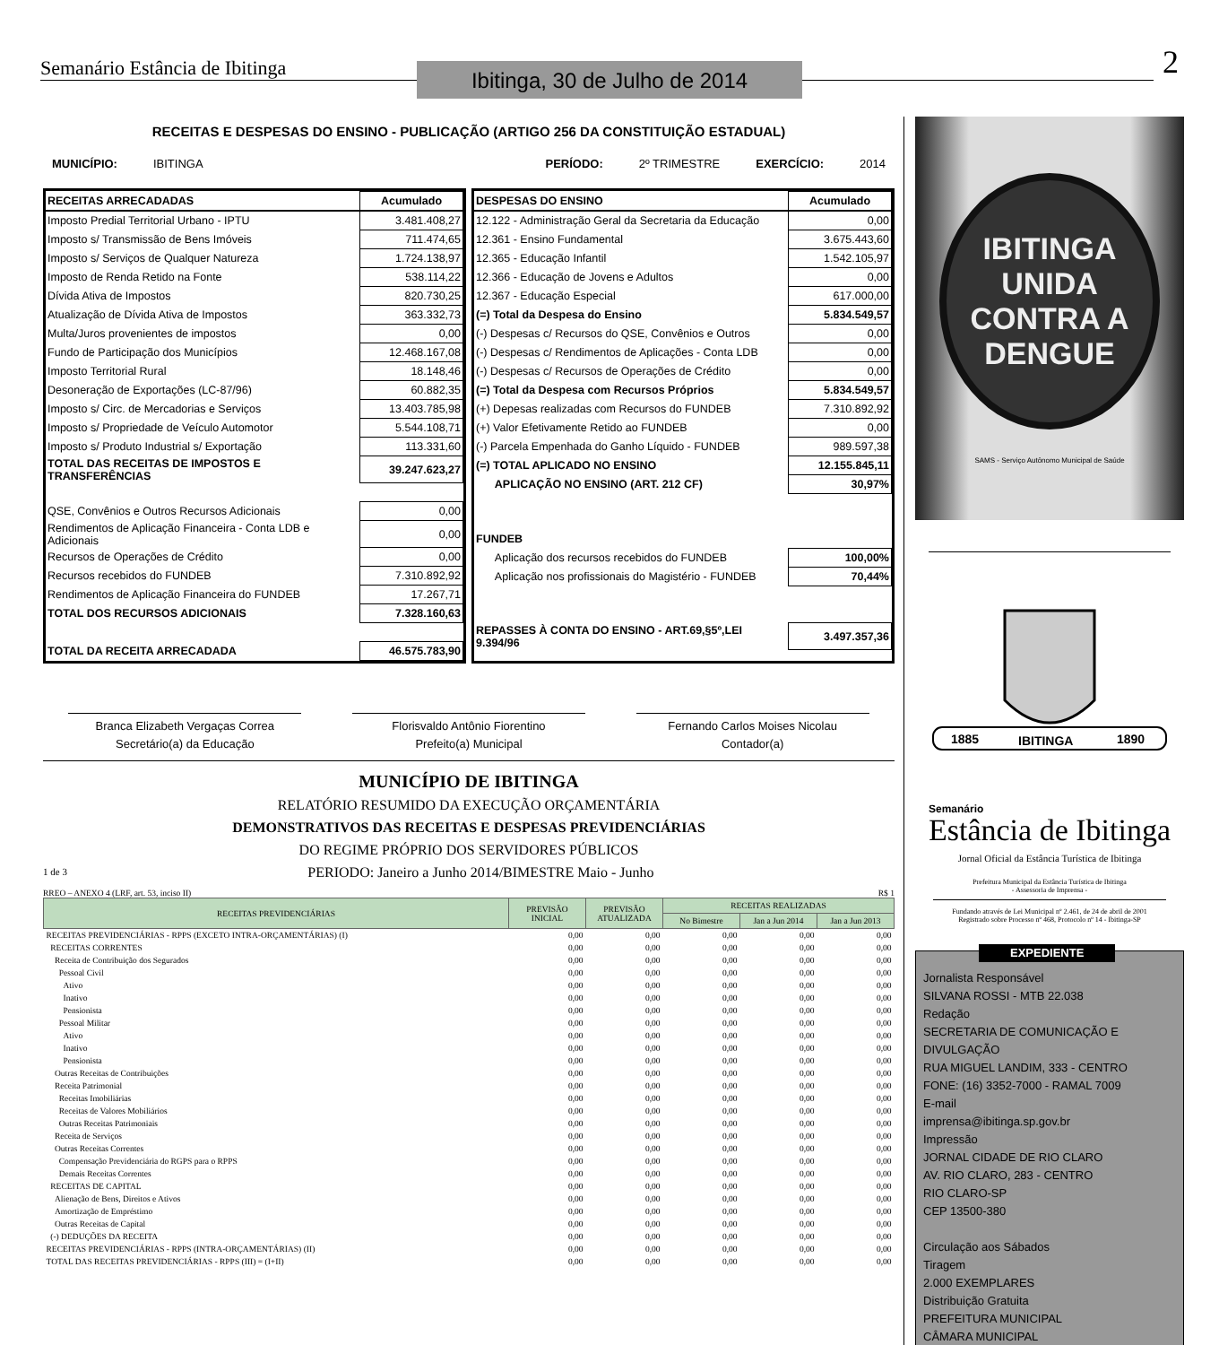Semanário Estância de Ibitinga
Ibitinga, 30 de Julho de 2014
2
RECEITAS E DESPESAS DO ENSINO - PUBLICAÇÃO (ARTIGO 256 DA CONSTITUIÇÃO ESTADUAL)
MUNICÍPIO: IBITINGA PERÍODO: 2º TRIMESTRE EXERCÍCIO: 2014
| RECEITAS ARRECADADAS | Acumulado |
| --- | --- |
| Imposto Predial Territorial Urbano - IPTU | 3.481.408,27 |
| Imposto s/ Transmissão de Bens Imóveis | 711.474,65 |
| Imposto s/ Serviços de Qualquer Natureza | 1.724.138,97 |
| Imposto de Renda Retido na Fonte | 538.114,22 |
| Dívida Ativa de Impostos | 820.730,25 |
| Atualização de Dívida Ativa de Impostos | 363.332,73 |
| Multa/Juros provenientes de impostos | 0,00 |
| Fundo de Participação dos Municípios | 12.468.167,08 |
| Imposto Territorial Rural | 18.148,46 |
| Desoneração de Exportações (LC-87/96) | 60.882,35 |
| Imposto s/ Circ. de Mercadorias e Serviços | 13.403.785,98 |
| Imposto s/ Propriedade de Veículo Automotor | 5.544.108,71 |
| Imposto s/ Produto Industrial s/ Exportação | 113.331,60 |
| TOTAL DAS RECEITAS DE IMPOSTOS E TRANSFERÊNCIAS | 39.247.623,27 |
| QSE, Convênios e Outros Recursos Adicionais | 0,00 |
| Rendimentos de Aplicação Financeira - Conta LDB e Adicionais | 0,00 |
| Recursos de Operações de Crédito | 0,00 |
| Recursos recebidos do FUNDEB | 7.310.892,92 |
| Rendimentos de Aplicação Financeira do FUNDEB | 17.267,71 |
| TOTAL DOS RECURSOS ADICIONAIS | 7.328.160,63 |
| TOTAL DA RECEITA ARRECADADA | 46.575.783,90 |
| DESPESAS DO ENSINO | Acumulado |
| --- | --- |
| 12.122 - Administração Geral da Secretaria da Educação | 0,00 |
| 12.361 - Ensino Fundamental | 3.675.443,60 |
| 12.365 - Educação Infantil | 1.542.105,97 |
| 12.366 - Educação de Jovens e Adultos | 0,00 |
| 12.367 - Educação Especial | 617.000,00 |
| (=) Total da Despesa do Ensino | 5.834.549,57 |
| (-) Despesas c/ Recursos do QSE, Convênios e Outros | 0,00 |
| (-) Despesas c/ Rendimentos de Aplicações - Conta LDB | 0,00 |
| (-) Despesas c/ Recursos de Operações de Crédito | 0,00 |
| (=) Total da Despesa com Recursos Próprios | 5.834.549,57 |
| (+) Depesas realizadas com Recursos do FUNDEB | 7.310.892,92 |
| (+) Valor Efetivamente Retido ao FUNDEB | 0,00 |
| (-) Parcela Empenhada do Ganho Líquido - FUNDEB | 989.597,38 |
| (=) TOTAL APLICADO NO ENSINO | 12.155.845,11 |
| APLICAÇÃO NO ENSINO (ART. 212 CF) | 30,97% |
| FUNDEB | |
| Aplicação dos recursos recebidos do FUNDEB | 100,00% |
| Aplicação nos profissionais do Magistério - FUNDEB | 70,44% |
| REPASSES À CONTA DO ENSINO - ART.69,§5º,LEI 9.394/96 | 3.497.357,36 |
Branca Elizabeth Vergaças Correa
Secretário(a) da Educação
Florisvaldo Antônio Fiorentino
Prefeito(a) Municipal
Fernando Carlos Moises Nicolau
Contador(a)
MUNICÍPIO DE IBITINGA
RELATÓRIO RESUMIDO DA EXECUÇÃO ORÇAMENTÁRIA
DEMONSTRATIVOS DAS RECEITAS E DESPESAS PREVIDENCIÁRIAS
DO REGIME PRÓPRIO DOS SERVIDORES PÚBLICOS
1 de 3 PERIODO: Janeiro a Junho 2014/BIMESTRE Maio - Junho
RREO – ANEXO 4 (LRF, art. 53, inciso II) R$ 1
| RECEITAS PREVIDENCIÁRIAS | PREVISÃO INICIAL | PREVISÃO ATUALIZADA | RECEITAS REALIZADAS | | |
| --- | --- | --- | --- | --- | --- |
| | | | No Bimestre | Jan a Jun 2014 | Jan a Jun 2013 |
| RECEITAS PREVIDENCIÁRIAS - RPPS (EXCETO INTRA-ORÇAMENTÁRIAS) (I) | 0,00 | 0,00 | 0,00 | 0,00 | 0,00 |
| RECEITAS CORRENTES | 0,00 | 0,00 | 0,00 | 0,00 | 0,00 |
| Receita de Contribuição dos Segurados | 0,00 | 0,00 | 0,00 | 0,00 | 0,00 |
| Pessoal Civil | 0,00 | 0,00 | 0,00 | 0,00 | 0,00 |
| Ativo | 0,00 | 0,00 | 0,00 | 0,00 | 0,00 |
| Inativo | 0,00 | 0,00 | 0,00 | 0,00 | 0,00 |
| Pensionista | 0,00 | 0,00 | 0,00 | 0,00 | 0,00 |
| Pessoal Militar | 0,00 | 0,00 | 0,00 | 0,00 | 0,00 |
| Ativo | 0,00 | 0,00 | 0,00 | 0,00 | 0,00 |
| Inativo | 0,00 | 0,00 | 0,00 | 0,00 | 0,00 |
| Pensionista | 0,00 | 0,00 | 0,00 | 0,00 | 0,00 |
| Outras Receitas de Contribuições | 0,00 | 0,00 | 0,00 | 0,00 | 0,00 |
| Receita Patrimonial | 0,00 | 0,00 | 0,00 | 0,00 | 0,00 |
| Receitas Imobiliárias | 0,00 | 0,00 | 0,00 | 0,00 | 0,00 |
| Receitas de Valores Mobiliários | 0,00 | 0,00 | 0,00 | 0,00 | 0,00 |
| Outras Receitas Patrimoniais | 0,00 | 0,00 | 0,00 | 0,00 | 0,00 |
| Receita de Serviços | 0,00 | 0,00 | 0,00 | 0,00 | 0,00 |
| Outras Receitas Correntes | 0,00 | 0,00 | 0,00 | 0,00 | 0,00 |
| Compensação Previdenciária do RGPS para o RPPS | 0,00 | 0,00 | 0,00 | 0,00 | 0,00 |
| Demais Receitas Correntes | 0,00 | 0,00 | 0,00 | 0,00 | 0,00 |
| RECEITAS DE CAPITAL | 0,00 | 0,00 | 0,00 | 0,00 | 0,00 |
| Alienação de Bens, Direitos e Ativos | 0,00 | 0,00 | 0,00 | 0,00 | 0,00 |
| Amortização de Empréstimo | 0,00 | 0,00 | 0,00 | 0,00 | 0,00 |
| Outras Receitas de Capital | 0,00 | 0,00 | 0,00 | 0,00 | 0,00 |
| (-) DEDUÇÕES DA RECEITA | 0,00 | 0,00 | 0,00 | 0,00 | 0,00 |
| RECEITAS PREVIDENCIÁRIAS - RPPS (INTRA-ORÇAMENTÁRIAS) (II) | 0,00 | 0,00 | 0,00 | 0,00 | 0,00 |
| TOTAL DAS RECEITAS PREVIDENCIÁRIAS - RPPS (III) = (I+II) | 0,00 | 0,00 | 0,00 | 0,00 | 0,00 |
IBITINGA
UNIDA
CONTRA A
DENGUE
SAMS - Serviço Autônomo Municipal de Saúde
1885
IBITINGA
1890
Semanário
Estância de Ibitinga
Jornal Oficial da Estância Turística de Ibitinga
Prefeitura Municipal da Estância Turística de Ibitinga
- Assessoria de Imprensa -
Fundando através de Lei Municipal nº 2.461, de 24 de abril de 2001
Registrado sobre Processo nº 468, Protocolo nº 14 - Ibitinga-SP
EXPEDIENTE
Jornalista Responsável
SILVANA ROSSI - MTB 22.038
Redação
SECRETARIA DE COMUNICAÇÃO E DIVULGAÇÃO
RUA MIGUEL LANDIM, 333 - CENTRO
FONE: (16) 3352-7000 - RAMAL 7009
E-mail
imprensa@ibitinga.sp.gov.br
Impressão
JORNAL CIDADE DE RIO CLARO
AV. RIO CLARO, 283 - CENTRO
RIO CLARO-SP
CEP 13500-380
Circulação aos Sábados
Tiragem
2.000 EXEMPLARES
Distribuição Gratuita
PREFEITURA MUNICIPAL
CÂMARA MUNICIPAL